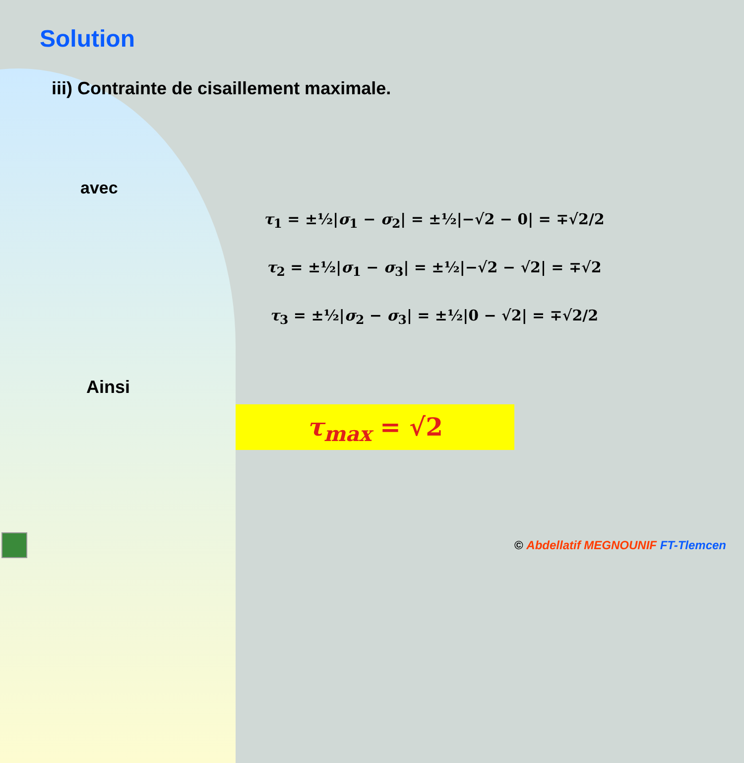Solution
iii) Contrainte de cisaillement maximale.
avec
τ<sub>1</sub> = ±½|σ<sub>1</sub> − σ<sub>2</sub>| = ±½|−√2 − 0| = ∓√2/2
τ<sub>2</sub> = ±½|σ<sub>1</sub> − σ<sub>3</sub>| = ±½|−√2 − √2| = ∓√2
τ<sub>3</sub> = ±½|σ<sub>2</sub> − σ<sub>3</sub>| = ±½|0 − √2| = ∓√2/2
Ainsi
τ<sub>max</sub> = √2
© Abdellatif MEGNOUNIF FT-Tlemcen